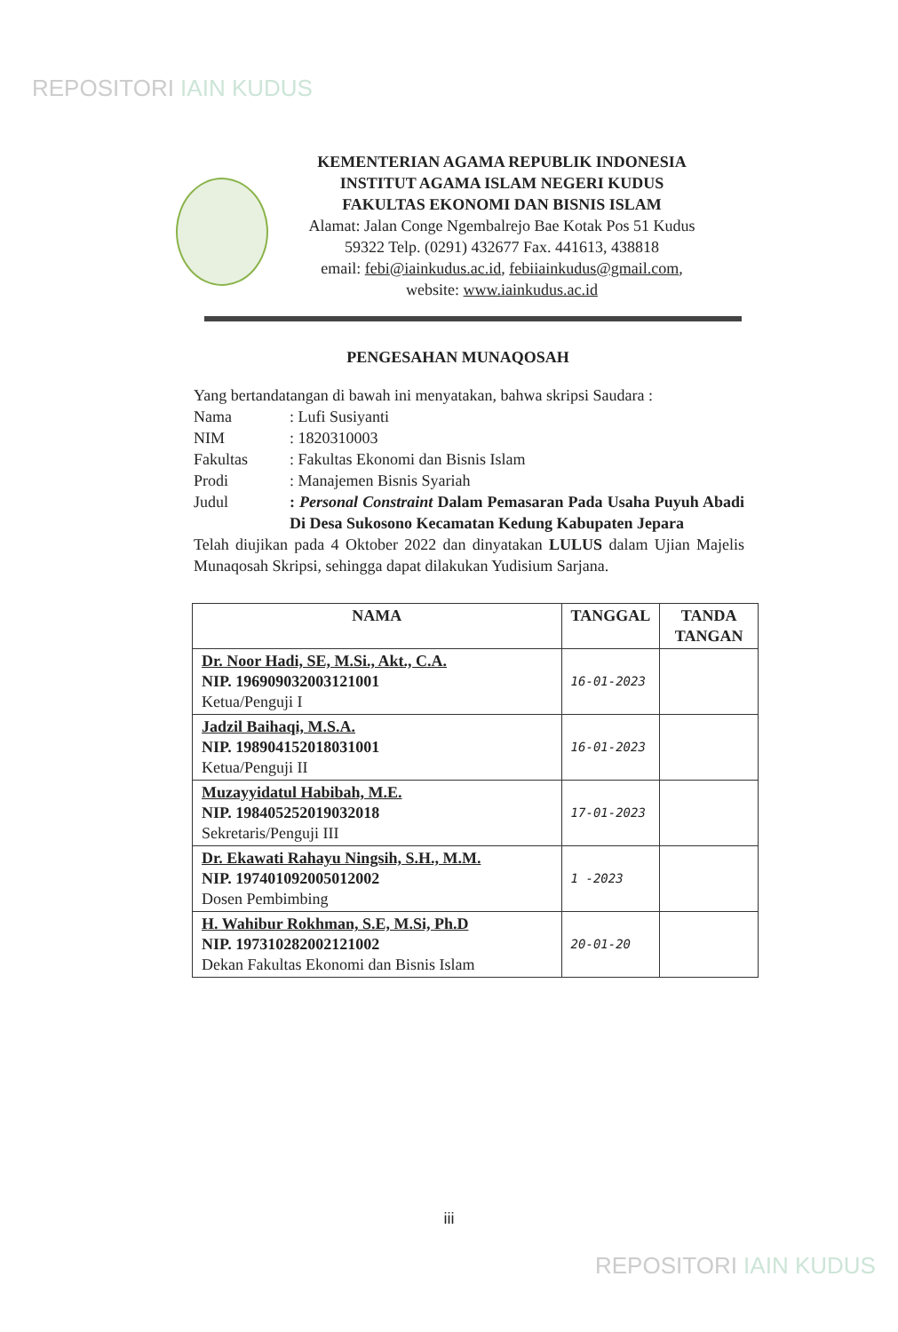REPOSITORI IAIN KUDUS
KEMENTERIAN AGAMA REPUBLIK INDONESIA
INSTITUT AGAMA ISLAM NEGERI KUDUS
FAKULTAS EKONOMI DAN BISNIS ISLAM
Alamat: Jalan Conge Ngembalrejo Bae Kotak Pos 51 Kudus
59322 Telp. (0291) 432677 Fax. 441613, 438818
email: febi@iainkudus.ac.id, febiiainkudus@gmail.com,
website: www.iainkudus.ac.id
PENGESAHAN MUNAQOSAH
Yang bertandatangan di bawah ini menyatakan, bahwa skripsi Saudara :
| Nama | : Lufi Susiyanti |
| NIM | : 1820310003 |
| Fakultas | : Fakultas Ekonomi dan Bisnis Islam |
| Prodi | : Manajemen Bisnis Syariah |
| Judul | : Personal Constraint Dalam Pemasaran Pada Usaha Puyuh Abadi Di Desa Sukosono Kecamatan Kedung Kabupaten Jepara |
Telah diujikan pada 4 Oktober 2022 dan dinyatakan LULUS dalam Ujian Majelis Munaqosah Skripsi, sehingga dapat dilakukan Yudisium Sarjana.
| NAMA | TANGGAL | TANDA TANGAN |
| --- | --- | --- |
| Dr. Noor Hadi, SE, M.Si., Akt., C.A. NIP. 196909032003121001 Ketua/Penguji I | 16-01-2023 | |
| Jadzil Baihaqi, M.S.A. NIP. 198904152018031001 Ketua/Penguji II | 16-01-2023 | |
| Muzayyidatul Habibah, M.E. NIP. 198405252019032018 Sekretaris/Penguji III | 17-01-2023 | |
| Dr. Ekawati Rahayu Ningsih, S.H., M.M. NIP. 197401092005012002 Dosen Pembimbing | 1 -2023 | |
| H. Wahibur Rokhman, S.E, M.Si, Ph.D NIP. 197310282002121002 Dekan Fakultas Ekonomi dan Bisnis Islam | 20-01-20 | |
iii
REPOSITORI IAIN KUDUS